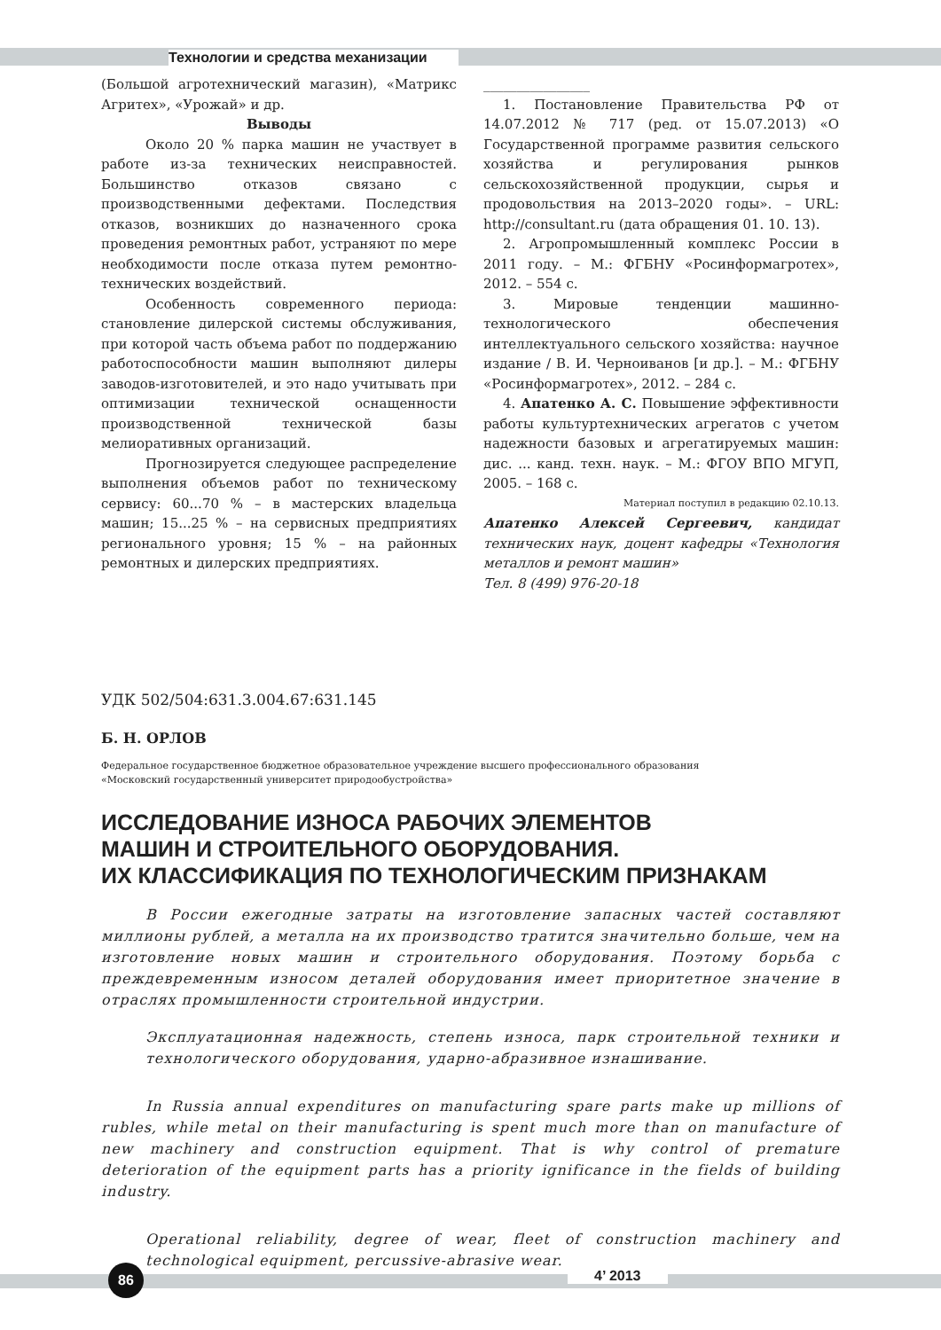Технологии и средства механизации
(Большой агротехнический магазин), «Матрикс Агритех», «Урожай» и др.
Выводы
Около 20 % парка машин не участвует в работе из-за технических неисправностей. Большинство отказов связано с производственными дефектами. Последствия отказов, возникших до назначенного срока проведения ремонтных работ, устраняют по мере необходимости после отказа путем ремонтно-технических воздействий.
Особенность современного периода: становление дилерской системы обслуживания, при которой часть объема работ по поддержанию работоспособности машин выполняют дилеры заводов-изготовителей, и это надо учитывать при оптимизации технической оснащенности производственной технической базы мелиоративных организаций.
Прогнозируется следующее распределение выполнения объемов работ по техническому сервису: 60...70 % – в мастерских владельца машин; 15...25 % – на сервисных предприятиях регионального уровня; 15 % – на районных ремонтных и дилерских предприятиях.
________________
1. Постановление Правительства РФ от 14.07.2012 № 717 (ред. от 15.07.2013) «О Государственной программе развития сельского хозяйства и регулирования рынков сельскохозяйственной продукции, сырья и продовольствия на 2013–2020 годы». – URL: http://consultant.ru (дата обращения 01. 10. 13).
2. Агропромышленный комплекс России в 2011 году. – М.: ФГБНУ «Росинформагротех», 2012. – 554 с.
3. Мировые тенденции машинно-технологического обеспечения интеллектуального сельского хозяйства: научное издание / В. И. Черноиванов [и др.]. – М.: ФГБНУ «Росинформагротех», 2012. – 284 с.
4. Апатенко А. С. Повышение эффективности работы культуртехнических агрегатов с учетом надежности базовых и агрегатируемых машин: дис. ... канд. техн. наук. – М.: ФГОУ ВПО МГУП, 2005. – 168 с.
Материал поступил в редакцию 02.10.13.
Апатенко Алексей Сергеевич, кандидат технических наук, доцент кафедры «Технология металлов и ремонт машин»
Тел. 8 (499) 976-20-18
УДК 502/504:631.3.004.67:631.145
Б. Н. ОРЛОВ
Федеральное государственное бюджетное образовательное учреждение высшего профессионального образования
«Московский государственный университет природообустройства»
ИССЛЕДОВАНИЕ ИЗНОСА РАБОЧИХ ЭЛЕМЕНТОВ
МАШИН И СТРОИТЕЛЬНОГО ОБОРУДОВАНИЯ.
ИХ КЛАССИФИКАЦИЯ ПО ТЕХНОЛОГИЧЕСКИМ ПРИЗНАКАМ
В России ежегодные затраты на изготовление запасных частей составляют миллионы рублей, а металла на их производство тратится значительно больше, чем на изготовление новых машин и строительного оборудования. Поэтому борьба с преждевременным износом деталей оборудования имеет приоритетное значение в отраслях промышленности строительной индустрии.
Эксплуатационная надежность, степень износа, парк строительной техники и технологического оборудования, ударно-абразивное изнашивание.
In Russia annual expenditures on manufacturing spare parts make up millions of rubles, while metal on their manufacturing is spent much more than on manufacture of new machinery and construction equipment. That is why control of premature deterioration of the equipment parts has a priority ignificance in the fields of building industry.
Operational reliability, degree of wear, fleet of construction machinery and technological equipment, percussive-abrasive wear.
86 4’ 2013